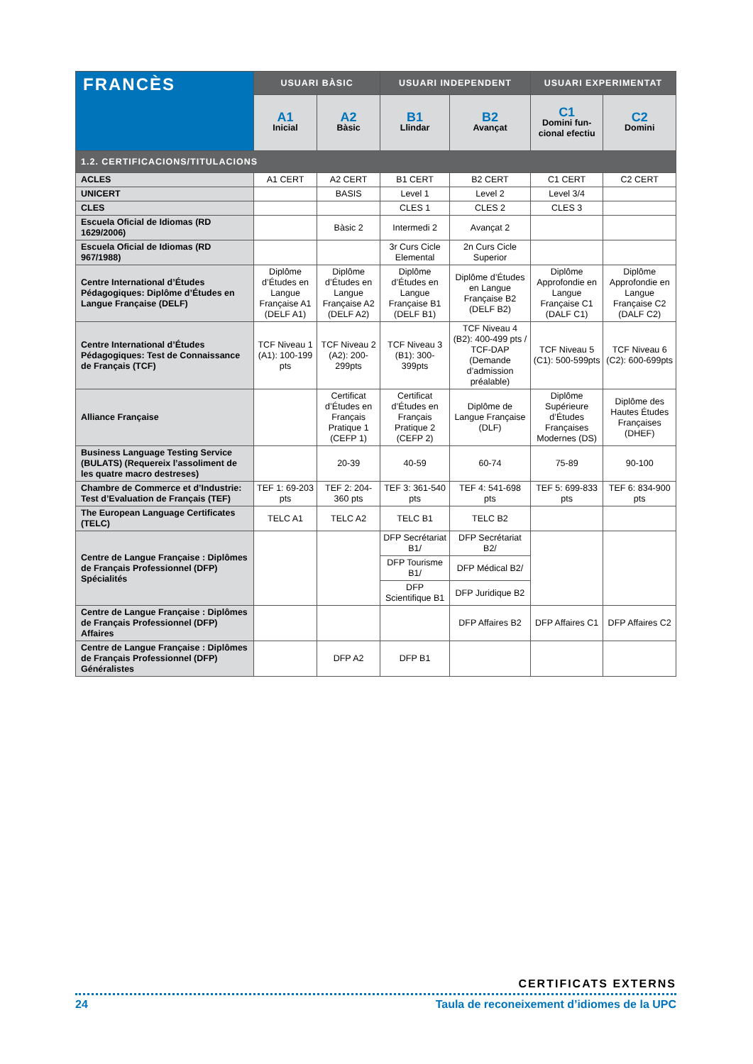| FRANCÈS | USUARI BÀSIC | | USUARI INDEPENDENT | | USUARI EXPERIMENTAT | |
| --- | --- | --- | --- | --- | --- | --- |
| | A1 Inicial | A2 Bàsic | B1 Llindar | B2 Avançat | C1 Domini fun-cional efectiu | C2 Domini |
| 1.2. CERTIFICACIONS/TITULACIONS | | | | | | |
| ACLES | A1 CERT | A2 CERT | B1 CERT | B2 CERT | C1 CERT | C2 CERT |
| UNICERT | | BASIS | Level 1 | Level 2 | Level 3/4 | |
| CLES | | | CLES 1 | CLES 2 | CLES 3 | |
| Escuela Oficial de Idiomas (RD 1629/2006) | | Bàsic 2 | Intermedi 2 | Avançat 2 | | |
| Escuela Oficial de Idiomas (RD 967/1988) | | | 3r Curs Cicle Elemental | 2n Curs Cicle Superior | | |
| Centre International d’Études Pédagogiques: Diplôme d’Études en Langue Française (DELF) | Diplôme d’Études en Langue Française A1 (DELF A1) | Diplôme d’Études en Langue Française A2 (DELF A2) | Diplôme d’Études en Langue Française B1 (DELF B1) | Diplôme d’Études en Langue Française B2 (DELF B2) | Diplôme Approfondie en Langue Française C1 (DALF C1) | Diplôme Approfondie en Langue Française C2 (DALF C2) |
| Centre International d’Études Pédagogiques: Test de Connaissance de Français (TCF) | TCF Niveau 1 (A1): 100-199 pts | TCF Niveau 2 (A2): 200-299pts | TCF Niveau 3 (B1): 300-399pts | TCF Niveau 4 (B2): 400-499 pts / TCF-DAP (Demande d’admission préalable) | TCF Niveau 5 (C1): 500-599pts | TCF Niveau 6 (C2): 600-699pts |
| Alliance Française | | Certificat d’Études en Français Pratique 1 (CEFP 1) | Certificat d’Études en Français Pratique 2 (CEFP 2) | Diplôme de Langue Française (DLF) | Diplôme Supérieure d’Études Françaises Modernes (DS) | Diplôme des Hautes Études Françaises (DHEF) |
| Business Language Testing Service (BULATS) (Requereix l’assoliment de les quatre macro destreses) | | 20-39 | 40-59 | 60-74 | 75-89 | 90-100 |
| Chambre de Commerce et d’Industrie: Test d’Evaluation de Français (TEF) | TEF 1: 69-203 pts | TEF 2: 204-360 pts | TEF 3: 361-540 pts | TEF 4: 541-698 pts | TEF 5: 699-833 pts | TEF 6: 834-900 pts |
| The European Language Certificates (TELC) | TELC A1 | TELC A2 | TELC B1 | TELC B2 | | |
| Centre de Langue Française : Diplômes de Français Professionnel (DFP) Spécialités | | | DFP Secrétariat B1/ | DFP Secrétariat B2/ | | |
| | | | DFP Tourisme B1/ | DFP Médical B2/ | | |
| | | | DFP Scientifique B1 | DFP Juridique B2 | | |
| Centre de Langue Française : Diplômes de Français Professionnel (DFP) Affaires | | | | DFP Affaires B2 | DFP Affaires C1 | DFP Affaires C2 |
| Centre de Langue Française : Diplômes de Français Professionnel (DFP) Généralistes | | DFP A2 | DFP B1 | | | |
CERTIFICATS EXTERNS
24 Taula de reconeixement d’idiomes de la UPC